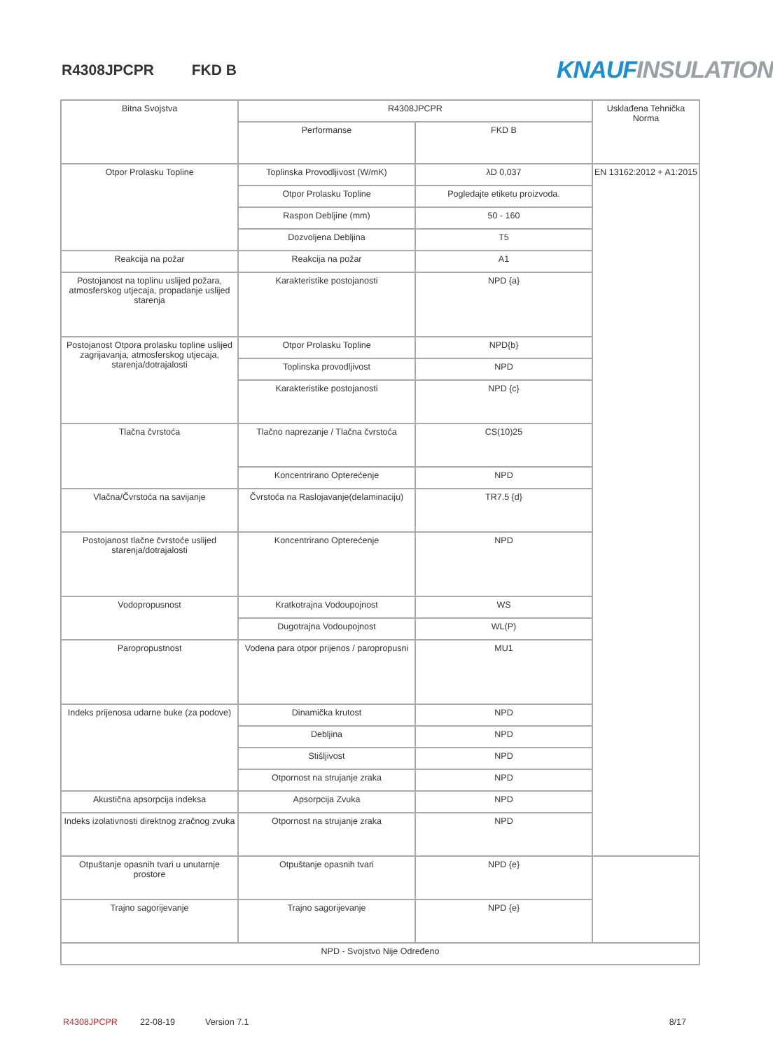R4308JPCPR FKD B KNAUF INSULATION
| Bitna Svojstva | R4308JPCPR | | Usklađena Tehnička Norma |
| --- | --- | --- | --- |
| | Performanse | FKD B | |
| Otpor Prolasku Topline | Toplinska Provodljivost (W/mK) | λD 0,037 | EN 13162:2012 + A1:2015 |
| | Otpor Prolasku Topline | Pogledajte etiketu proizvoda. | |
| | Raspon Debljine (mm) | 50 - 160 | |
| | Dozvoljena Debljina | T5 | |
| Reakcija na požar | Reakcija na požar | A1 | |
| Postojanost na toplinu uslijed požara, atmosferskog utjecaja, propadanje uslijed starenja | Karakteristike postojanosti | NPD {a} | |
| Postojanost Otpora prolasku topline uslijed zagrijavanja, atmosferskog utjecaja, starenja/dotrajalosti | Otpor Prolasku Topline | NPD{b} | |
| | Toplinska provodljivost | NPD | |
| | Karakteristike postojanosti | NPD {c} | |
| Tlačna čvrstoća | Tlačno naprezanje / Tlačna čvrstoća | CS(10)25 | |
| | Koncentrirano Opterećenje | NPD | |
| Vlačna/Čvrstoća na savijanje | Čvrstoća na Raslojavanje(delaminaciju) | TR7.5 {d} | |
| Postojanost tlačne čvrstoće uslijed starenja/dotrajalosti | Koncentrirano Opterećenje | NPD | |
| Vodopropusnost | Kratkotrajna Vodoupojnost | WS | |
| | Dugotrajna Vodoupojnost | WL(P) | |
| Paropropustnost | Vodena para otpor prijenos / paropropusni | MU1 | |
| Indeks prijenosa udarne buke (za podove) | Dinamička krutost | NPD | |
| | Debljina | NPD | |
| | Stišljivost | NPD | |
| | Otpornost na strujanje zraka | NPD | |
| Akustična apsorpcija indeksa | Apsorpcija Zvuka | NPD | |
| Indeks izolativnosti direktnog zračnog zvuka | Otpornost na strujanje zraka | NPD | |
| Otpuštanje opasnih tvari u unutarnje prostore | Otpuštanje opasnih tvari | NPD {e} | |
| Trajno sagorijevanje | Trajno sagorijevanje | NPD {e} | |
| NPD - Svojstvo Nije Određeno | | | |
R4308JPCPR 22-08-19 Version 7.1 8/17